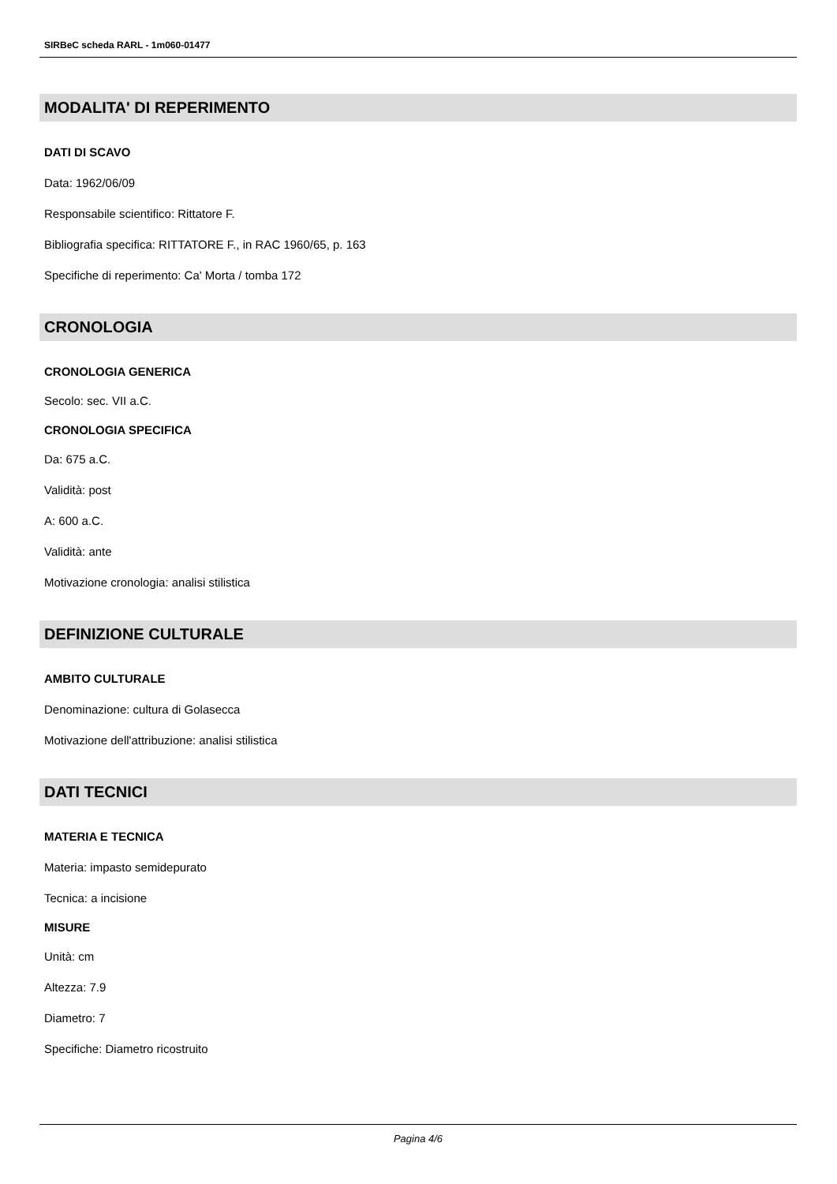SIRBeC scheda RARL - 1m060-01477
MODALITA' DI REPERIMENTO
DATI DI SCAVO
Data: 1962/06/09
Responsabile scientifico: Rittatore F.
Bibliografia specifica: RITTATORE F., in RAC 1960/65, p. 163
Specifiche di reperimento: Ca' Morta / tomba 172
CRONOLOGIA
CRONOLOGIA GENERICA
Secolo: sec. VII a.C.
CRONOLOGIA SPECIFICA
Da: 675 a.C.
Validità: post
A: 600 a.C.
Validità: ante
Motivazione cronologia: analisi stilistica
DEFINIZIONE CULTURALE
AMBITO CULTURALE
Denominazione: cultura di Golasecca
Motivazione dell'attribuzione: analisi stilistica
DATI TECNICI
MATERIA E TECNICA
Materia: impasto semidepurato
Tecnica: a incisione
MISURE
Unità: cm
Altezza: 7.9
Diametro: 7
Specifiche: Diametro ricostruito
Pagina 4/6